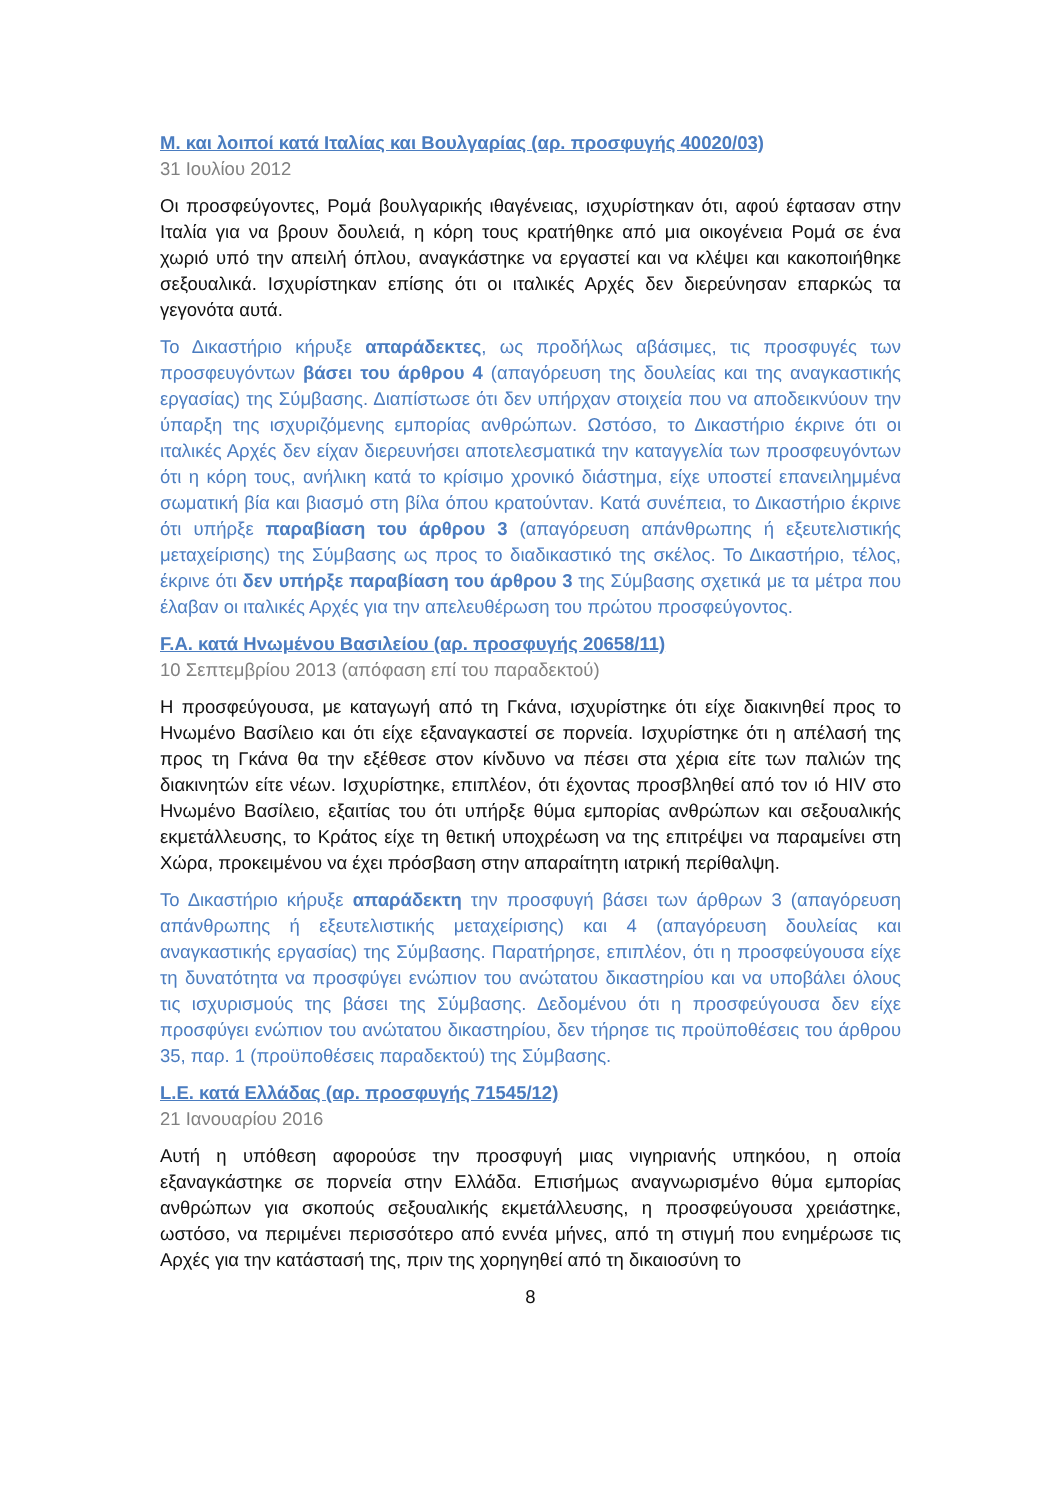M. και λοιποί κατά Ιταλίας και Βουλγαρίας (αρ. προσφυγής 40020/03)
31 Ιουλίου 2012
Οι προσφεύγοντες, Ρομά βουλγαρικής ιθαγένειας, ισχυρίστηκαν ότι, αφού έφτασαν στην Ιταλία για να βρουν δουλειά, η κόρη τους κρατήθηκε από μια οικογένεια Ρομά σε ένα χωριό υπό την απειλή όπλου, αναγκάστηκε να εργαστεί και να κλέψει και κακοποιήθηκε σεξουαλικά. Ισχυρίστηκαν επίσης ότι οι ιταλικές Αρχές δεν διερεύνησαν επαρκώς τα γεγονότα αυτά.
Το Δικαστήριο κήρυξε απαράδεκτες, ως προδήλως αβάσιμες, τις προσφυγές των προσφευγόντων βάσει του άρθρου 4 (απαγόρευση της δουλείας και της αναγκαστικής εργασίας) της Σύμβασης. Διαπίστωσε ότι δεν υπήρχαν στοιχεία που να αποδεικνύουν την ύπαρξη της ισχυριζόμενης εμπορίας ανθρώπων. Ωστόσο, το Δικαστήριο έκρινε ότι οι ιταλικές Αρχές δεν είχαν διερευνήσει αποτελεσματικά την καταγγελία των προσφευγόντων ότι η κόρη τους, ανήλικη κατά το κρίσιμο χρονικό διάστημα, είχε υποστεί επανειλημμένα σωματική βία και βιασμό στη βίλα όπου κρατούνταν. Κατά συνέπεια, το Δικαστήριο έκρινε ότι υπήρξε παραβίαση του άρθρου 3 (απαγόρευση απάνθρωπης ή εξευτελιστικής μεταχείρισης) της Σύμβασης ως προς το διαδικαστικό της σκέλος. Το Δικαστήριο, τέλος, έκρινε ότι δεν υπήρξε παραβίαση του άρθρου 3 της Σύμβασης σχετικά με τα μέτρα που έλαβαν οι ιταλικές Αρχές για την απελευθέρωση του πρώτου προσφεύγοντος.
F.A. κατά Ηνωμένου Βασιλείου (αρ. προσφυγής 20658/11)
10 Σεπτεμβρίου 2013 (απόφαση επί του παραδεκτού)
Η προσφεύγουσα, με καταγωγή από τη Γκάνα, ισχυρίστηκε ότι είχε διακινηθεί προς το Ηνωμένο Βασίλειο και ότι είχε εξαναγκαστεί σε πορνεία. Ισχυρίστηκε ότι η απέλασή της προς τη Γκάνα θα την εξέθεσε στον κίνδυνο να πέσει στα χέρια είτε των παλιών της διακινητών είτε νέων. Ισχυρίστηκε, επιπλέον, ότι έχοντας προσβληθεί από τον ιό HIV στο Ηνωμένο Βασίλειο, εξαιτίας του ότι υπήρξε θύμα εμπορίας ανθρώπων και σεξουαλικής εκμετάλλευσης, το Κράτος είχε τη θετική υποχρέωση να της επιτρέψει να παραμείνει στη Χώρα, προκειμένου να έχει πρόσβαση στην απαραίτητη ιατρική περίθαλψη.
Το Δικαστήριο κήρυξε απαράδεκτη την προσφυγή βάσει των άρθρων 3 (απαγόρευση απάνθρωπης ή εξευτελιστικής μεταχείρισης) και 4 (απαγόρευση δουλείας και αναγκαστικής εργασίας) της Σύμβασης. Παρατήρησε, επιπλέον, ότι η προσφεύγουσα είχε τη δυνατότητα να προσφύγει ενώπιον του ανώτατου δικαστηρίου και να υποβάλει όλους τις ισχυρισμούς της βάσει της Σύμβασης. Δεδομένου ότι η προσφεύγουσα δεν είχε προσφύγει ενώπιον του ανώτατου δικαστηρίου, δεν τήρησε τις προϋποθέσεις του άρθρου 35, παρ. 1 (προϋποθέσεις παραδεκτού) της Σύμβασης.
L.E. κατά Ελλάδας (αρ. προσφυγής 71545/12)
21 Ιανουαρίου 2016
Αυτή η υπόθεση αφορούσε την προσφυγή μιας νιγηριανής υπηκόου, η οποία εξαναγκάστηκε σε πορνεία στην Ελλάδα. Επισήμως αναγνωρισμένο θύμα εμπορίας ανθρώπων για σκοπούς σεξουαλικής εκμετάλλευσης, η προσφεύγουσα χρειάστηκε, ωστόσο, να περιμένει περισσότερο από εννέα μήνες, από τη στιγμή που ενημέρωσε τις Αρχές για την κατάστασή της, πριν της χορηγηθεί από τη δικαιοσύνη το
8